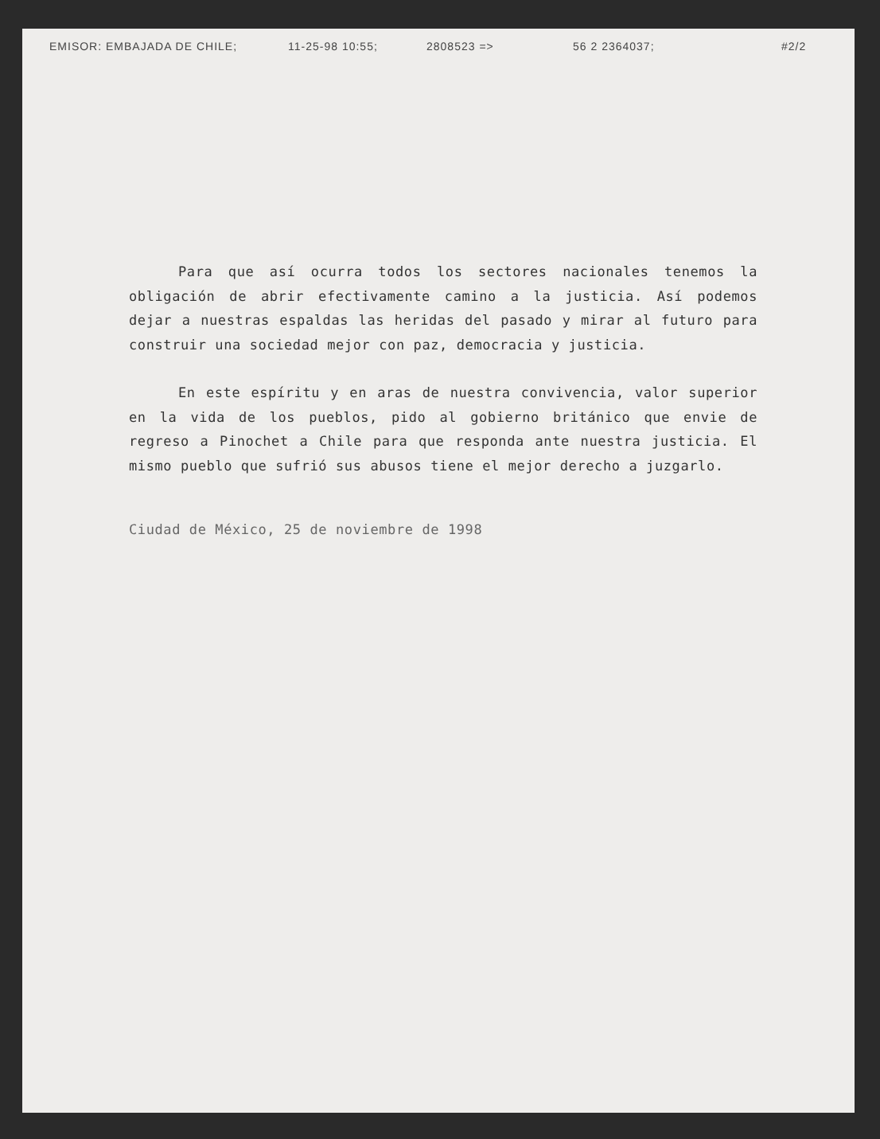EMISOR: EMBAJADA DE CHILE; 11-25-98 10:55; 2808523 => 56 2 2364037; #2/2
Para que así ocurra todos los sectores nacionales tenemos la obligación de abrir efectivamente camino a la justicia. Así podemos dejar a nuestras espaldas las heridas del pasado y mirar al futuro para construir una sociedad mejor con paz, democracia y justicia.
En este espíritu y en aras de nuestra convivencia, valor superior en la vida de los pueblos, pido al gobierno británico que envie de regreso a Pinochet a Chile para que responda ante nuestra justicia. El mismo pueblo que sufrió sus abusos tiene el mejor derecho a juzgarlo.
Ciudad de México, 25 de noviembre de 1998